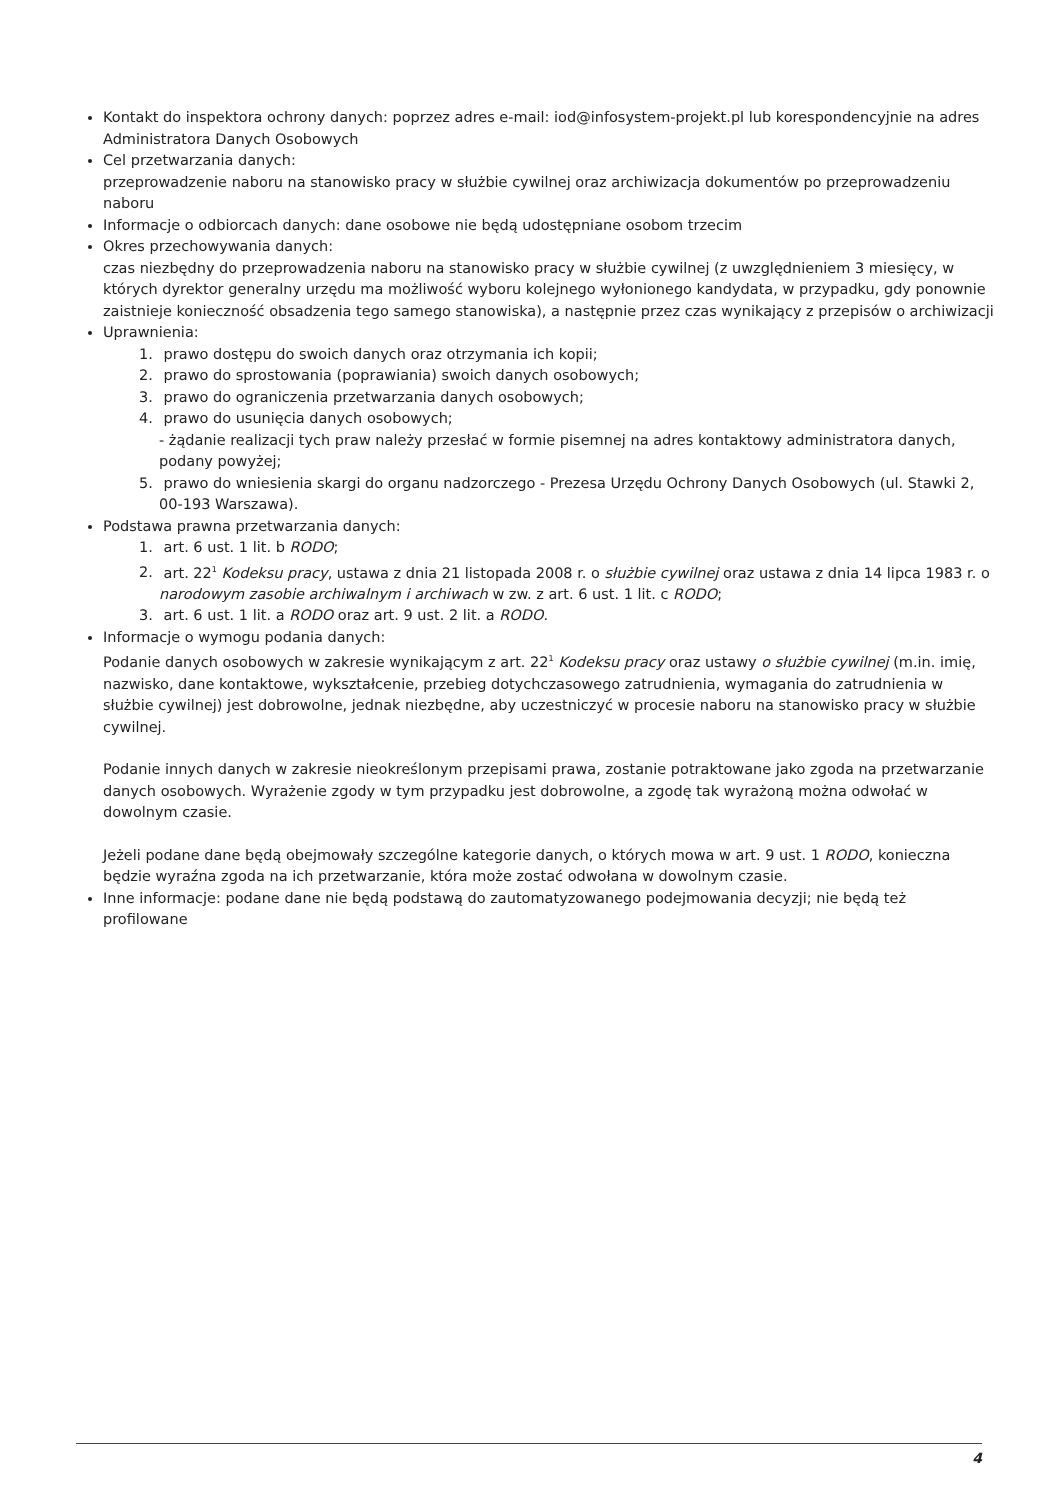Kontakt do inspektora ochrony danych: poprzez adres e-mail: iod@infosystem-projekt.pl lub korespondencyjnie na adres Administratora Danych Osobowych
Cel przetwarzania danych:
przeprowadzenie naboru na stanowisko pracy w służbie cywilnej oraz archiwizacja dokumentów po przeprowadzeniu naboru
Informacje o odbiorcach danych: dane osobowe nie będą udostępniane osobom trzecim
Okres przechowywania danych:
czas niezbędny do przeprowadzenia naboru na stanowisko pracy w służbie cywilnej (z uwzględnieniem 3 miesięcy, w których dyrektor generalny urzędu ma możliwość wyboru kolejnego wyłonionego kandydata, w przypadku, gdy ponownie zaistnieje konieczność obsadzenia tego samego stanowiska), a następnie przez czas wynikający z przepisów o archiwizacji
Uprawnienia:
1. prawo dostępu do swoich danych oraz otrzymania ich kopii;
2. prawo do sprostowania (poprawiania) swoich danych osobowych;
3. prawo do ograniczenia przetwarzania danych osobowych;
4. prawo do usunięcia danych osobowych;
- żądanie realizacji tych praw należy przesłać w formie pisemnej na adres kontaktowy administratora danych, podany powyżej;
5. prawo do wniesienia skargi do organu nadzorczego - Prezesa Urzędu Ochrony Danych Osobowych (ul. Stawki 2, 00-193 Warszawa).
Podstawa prawna przetwarzania danych:
1. art. 6 ust. 1 lit. b RODO;
2. art. 22<sup>1</sup> Kodeksu pracy, ustawa z dnia 21 listopada 2008 r. o służbie cywilnej oraz ustawa z dnia 14 lipca 1983 r. o narodowym zasobie archiwalnym i archiwach w zw. z art. 6 ust. 1 lit. c RODO;
3. art. 6 ust. 1 lit. a RODO oraz art. 9 ust. 2 lit. a RODO.
Informacje o wymogu podania danych:
Podanie danych osobowych w zakresie wynikającym z art. 22<sup>1</sup> Kodeksu pracy oraz ustawy o służbie cywilnej (m.in. imię, nazwisko, dane kontaktowe, wykształcenie, przebieg dotychczasowego zatrudnienia, wymagania do zatrudnienia w służbie cywilnej) jest dobrowolne, jednak niezbędne, aby uczestniczyć w procesie naboru na stanowisko pracy w służbie cywilnej.
Podanie innych danych w zakresie nieokreślonym przepisami prawa, zostanie potraktowane jako zgoda na przetwarzanie danych osobowych. Wyrażenie zgody w tym przypadku jest dobrowolne, a zgodę tak wyrażoną można odwołać w dowolnym czasie.
Jeżeli podane dane będą obejmowały szczególne kategorie danych, o których mowa w art. 9 ust. 1 RODO, konieczna będzie wyraźna zgoda na ich przetwarzanie, która może zostać odwołana w dowolnym czasie.
Inne informacje: podane dane nie będą podstawą do zautomatyzowanego podejmowania decyzji; nie będą też profilowane
4